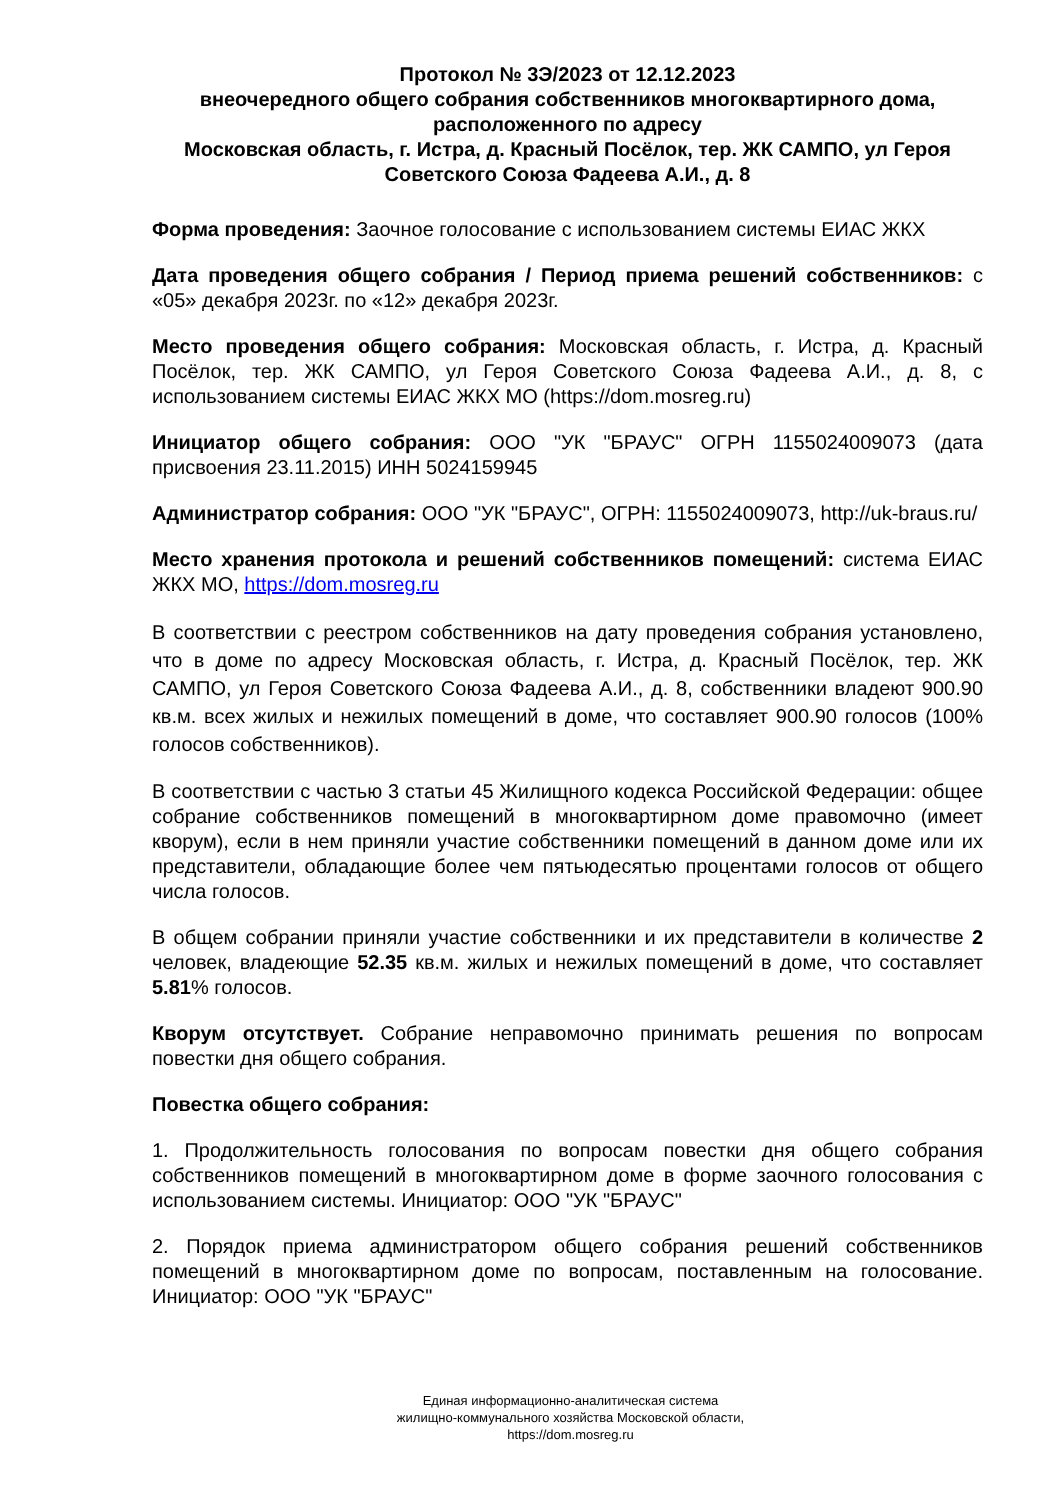Протокол № 3Э/2023 от 12.12.2023
внеочередного общего собрания собственников многоквартирного дома, расположенного по адресу
Московская область, г. Истра, д. Красный Посёлок, тер. ЖК САМПО, ул Героя Советского Союза Фадеева А.И., д. 8
Форма проведения: Заочное голосование с использованием системы ЕИАС ЖКХ
Дата проведения общего собрания / Период приема решений собственников: с «05» декабря 2023г. по «12» декабря 2023г.
Место проведения общего собрания: Московская область, г. Истра, д. Красный Посёлок, тер. ЖК САМПО, ул Героя Советского Союза Фадеева А.И., д. 8, с использованием системы ЕИАС ЖКХ МО (https://dom.mosreg.ru)
Инициатор общего собрания: ООО "УК "БРАУС" ОГРН 1155024009073 (дата присвоения 23.11.2015) ИНН 5024159945
Администратор собрания: ООО "УК "БРАУС", ОГРН: 1155024009073, http://uk-braus.ru/
Место хранения протокола и решений собственников помещений: система ЕИАС ЖКХ МО, https://dom.mosreg.ru
В соответствии с реестром собственников на дату проведения собрания установлено, что в доме по адресу Московская область, г. Истра, д. Красный Посёлок, тер. ЖК САМПО, ул Героя Советского Союза Фадеева А.И., д. 8, собственники владеют 900.90 кв.м. всех жилых и нежилых помещений в доме, что составляет 900.90 голосов (100% голосов собственников).
В соответствии с частью 3 статьи 45 Жилищного кодекса Российской Федерации: общее собрание собственников помещений в многоквартирном доме правомочно (имеет кворум), если в нем приняли участие собственники помещений в данном доме или их представители, обладающие более чем пятьюдесятью процентами голосов от общего числа голосов.
В общем собрании приняли участие собственники и их представители в количестве 2 человек, владеющие 52.35 кв.м. жилых и нежилых помещений в доме, что составляет 5.81% голосов.
Кворум отсутствует. Собрание неправомочно принимать решения по вопросам повестки дня общего собрания.
Повестка общего собрания:
1. Продолжительность голосования по вопросам повестки дня общего собрания собственников помещений в многоквартирном доме в форме заочного голосования с использованием системы. Инициатор: ООО "УК "БРАУС"
2. Порядок приема администратором общего собрания решений собственников помещений в многоквартирном доме по вопросам, поставленным на голосование. Инициатор: ООО "УК "БРАУС"
Единая информационно-аналитическая система
жилищно-коммунального хозяйства Московской области,
https://dom.mosreg.ru